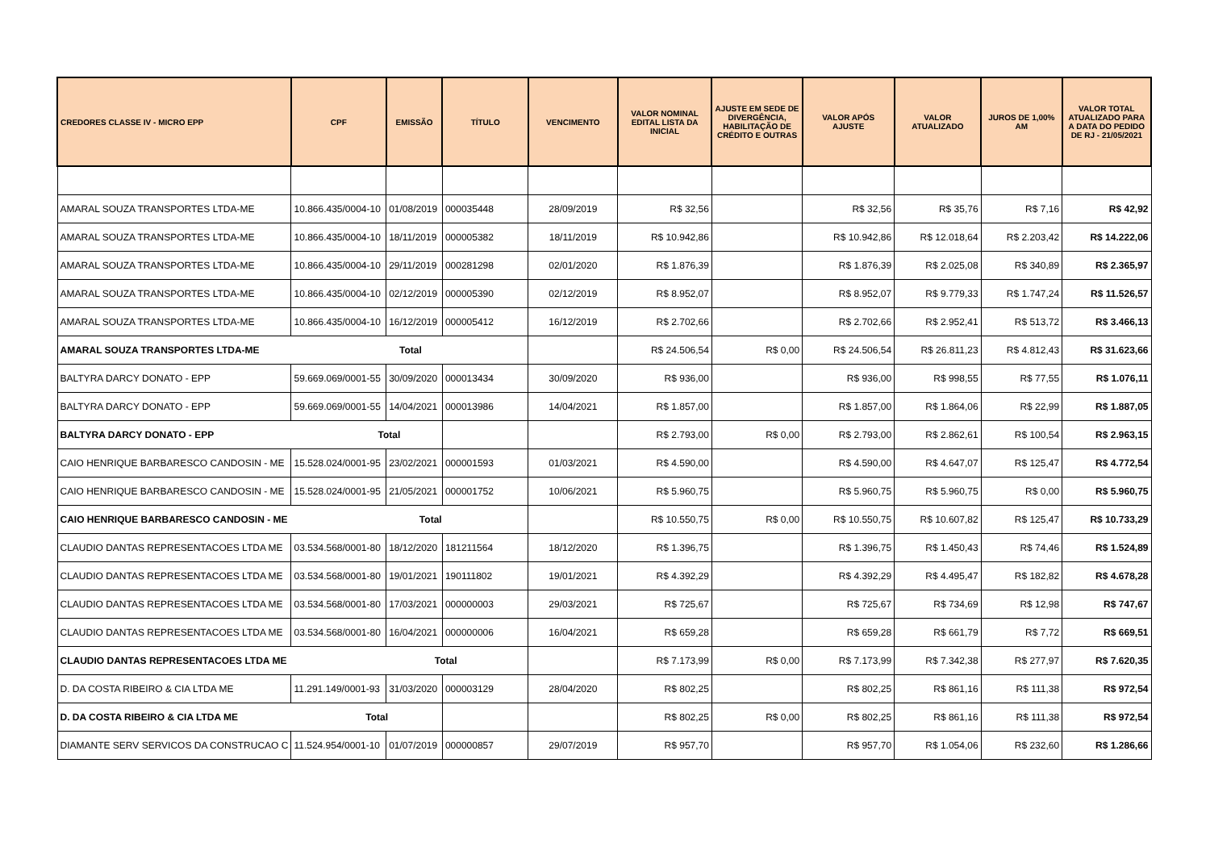| CREDORES CLASSE IV - MICRO EPP | CPF | EMISSÃO | TÍTULO | VENCIMENTO | VALOR NOMINAL EDITAL LISTA DA INICIAL | AJUSTE EM SEDE DE DIVERGÊNCIA, HABILITAÇÃO DE CRÉDITO E OUTRAS | VALOR APÓS AJUSTE | VALOR ATUALIZADO | JUROS DE 1,00% AM | VALOR TOTAL ATUALIZADO PARA A DATA DO PEDIDO DE RJ - 21/05/2021 |
| --- | --- | --- | --- | --- | --- | --- | --- | --- | --- | --- |
| AMARAL SOUZA TRANSPORTES LTDA-ME | 10.866.435/0004-10 | 01/08/2019 | 000035448 | 28/09/2019 | R$ 32,56 | | R$ 32,56 | R$ 35,76 | R$ 7,16 | R$ 42,92 |
| AMARAL SOUZA TRANSPORTES LTDA-ME | 10.866.435/0004-10 | 18/11/2019 | 000005382 | 18/11/2019 | R$ 10.942,86 | | R$ 10.942,86 | R$ 12.018,64 | R$ 2.203,42 | R$ 14.222,06 |
| AMARAL SOUZA TRANSPORTES LTDA-ME | 10.866.435/0004-10 | 29/11/2019 | 000281298 | 02/01/2020 | R$ 1.876,39 | | R$ 1.876,39 | R$ 2.025,08 | R$ 340,89 | R$ 2.365,97 |
| AMARAL SOUZA TRANSPORTES LTDA-ME | 10.866.435/0004-10 | 02/12/2019 | 000005390 | 02/12/2019 | R$ 8.952,07 | | R$ 8.952,07 | R$ 9.779,33 | R$ 1.747,24 | R$ 11.526,57 |
| AMARAL SOUZA TRANSPORTES LTDA-ME | 10.866.435/0004-10 | 16/12/2019 | 000005412 | 16/12/2019 | R$ 2.702,66 | | R$ 2.702,66 | R$ 2.952,41 | R$ 513,72 | R$ 3.466,13 |
| AMARAL SOUZA TRANSPORTES LTDA-ME Total | | | | | R$ 24.506,54 | R$ 0,00 | R$ 24.506,54 | R$ 26.811,23 | R$ 4.812,43 | R$ 31.623,66 |
| BALTYRA DARCY DONATO - EPP | 59.669.069/0001-55 | 30/09/2020 | 000013434 | 30/09/2020 | R$ 936,00 | | R$ 936,00 | R$ 998,55 | R$ 77,55 | R$ 1.076,11 |
| BALTYRA DARCY DONATO - EPP | 59.669.069/0001-55 | 14/04/2021 | 000013986 | 14/04/2021 | R$ 1.857,00 | | R$ 1.857,00 | R$ 1.864,06 | R$ 22,99 | R$ 1.887,05 |
| BALTYRA DARCY DONATO - EPP Total | | | | | R$ 2.793,00 | R$ 0,00 | R$ 2.793,00 | R$ 2.862,61 | R$ 100,54 | R$ 2.963,15 |
| CAIO HENRIQUE BARBARESCO CANDOSIN - ME | 15.528.024/0001-95 | 23/02/2021 | 000001593 | 01/03/2021 | R$ 4.590,00 | | R$ 4.590,00 | R$ 4.647,07 | R$ 125,47 | R$ 4.772,54 |
| CAIO HENRIQUE BARBARESCO CANDOSIN - ME | 15.528.024/0001-95 | 21/05/2021 | 000001752 | 10/06/2021 | R$ 5.960,75 | | R$ 5.960,75 | R$ 5.960,75 | R$ 0,00 | R$ 5.960,75 |
| CAIO HENRIQUE BARBARESCO CANDOSIN - ME Total | | | | | R$ 10.550,75 | R$ 0,00 | R$ 10.550,75 | R$ 10.607,82 | R$ 125,47 | R$ 10.733,29 |
| CLAUDIO DANTAS REPRESENTACOES LTDA ME | 03.534.568/0001-80 | 18/12/2020 | 181211564 | 18/12/2020 | R$ 1.396,75 | | R$ 1.396,75 | R$ 1.450,43 | R$ 74,46 | R$ 1.524,89 |
| CLAUDIO DANTAS REPRESENTACOES LTDA ME | 03.534.568/0001-80 | 19/01/2021 | 190111802 | 19/01/2021 | R$ 4.392,29 | | R$ 4.392,29 | R$ 4.495,47 | R$ 182,82 | R$ 4.678,28 |
| CLAUDIO DANTAS REPRESENTACOES LTDA ME | 03.534.568/0001-80 | 17/03/2021 | 000000003 | 29/03/2021 | R$ 725,67 | | R$ 725,67 | R$ 734,69 | R$ 12,98 | R$ 747,67 |
| CLAUDIO DANTAS REPRESENTACOES LTDA ME | 03.534.568/0001-80 | 16/04/2021 | 000000006 | 16/04/2021 | R$ 659,28 | | R$ 659,28 | R$ 661,79 | R$ 7,72 | R$ 669,51 |
| CLAUDIO DANTAS REPRESENTACOES LTDA ME Total | | | | | R$ 7.173,99 | R$ 0,00 | R$ 7.173,99 | R$ 7.342,38 | R$ 277,97 | R$ 7.620,35 |
| D. DA COSTA RIBEIRO & CIA LTDA ME | 11.291.149/0001-93 | 31/03/2020 | 000003129 | 28/04/2020 | R$ 802,25 | | R$ 802,25 | R$ 861,16 | R$ 111,38 | R$ 972,54 |
| D. DA COSTA RIBEIRO & CIA LTDA ME Total | | | | | R$ 802,25 | R$ 0,00 | R$ 802,25 | R$ 861,16 | R$ 111,38 | R$ 972,54 |
| DIAMANTE SERV SERVICOS DA CONSTRUCAO C | 11.524.954/0001-10 | 01/07/2019 | 000000857 | 29/07/2019 | R$ 957,70 | | R$ 957,70 | R$ 1.054,06 | R$ 232,60 | R$ 1.286,66 |